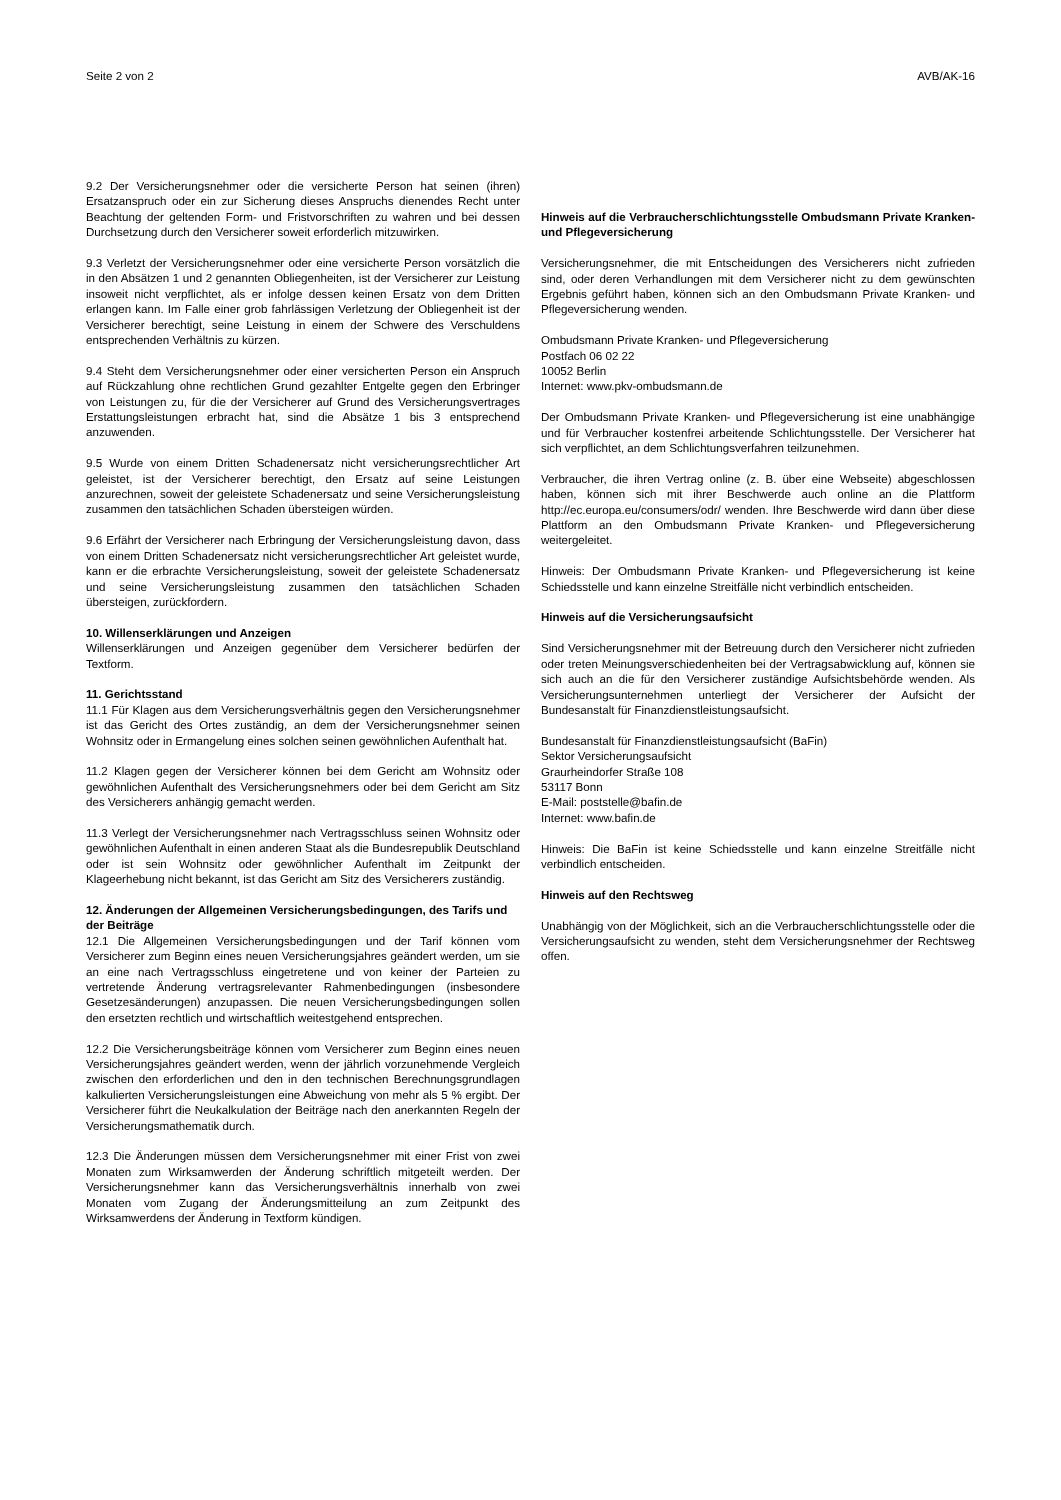Seite 2 von 2 AVB/AK-16
9.2 Der Versicherungsnehmer oder die versicherte Person hat seinen (ihren) Ersatzanspruch oder ein zur Sicherung dieses Anspruchs dienendes Recht unter Beachtung der geltenden Form- und Fristvorschriften zu wahren und bei dessen Durchsetzung durch den Versicherer soweit erforderlich mitzuwirken.
9.3 Verletzt der Versicherungsnehmer oder eine versicherte Person vorsätzlich die in den Absätzen 1 und 2 genannten Obliegenheiten, ist der Versicherer zur Leistung insoweit nicht verpflichtet, als er infolge dessen keinen Ersatz von dem Dritten erlangen kann. Im Falle einer grob fahrlässigen Verletzung der Obliegenheit ist der Versicherer berechtigt, seine Leistung in einem der Schwere des Verschuldens entsprechenden Verhältnis zu kürzen.
9.4 Steht dem Versicherungsnehmer oder einer versicherten Person ein Anspruch auf Rückzahlung ohne rechtlichen Grund gezahlter Entgelte gegen den Erbringer von Leistungen zu, für die der Versicherer auf Grund des Versicherungsvertrages Erstattungsleistungen erbracht hat, sind die Absätze 1 bis 3 entsprechend anzuwenden.
9.5 Wurde von einem Dritten Schadenersatz nicht versicherungsrechtlicher Art geleistet, ist der Versicherer berechtigt, den Ersatz auf seine Leistungen anzurechnen, soweit der geleistete Schadenersatz und seine Versicherungsleistung zusammen den tatsächlichen Schaden übersteigen würden.
9.6 Erfährt der Versicherer nach Erbringung der Versicherungsleistung davon, dass von einem Dritten Schadenersatz nicht versicherungsrechtlicher Art geleistet wurde, kann er die erbrachte Versicherungsleistung, soweit der geleistete Schadenersatz und seine Versicherungsleistung zusammen den tatsächlichen Schaden übersteigen, zurückfordern.
10. Willenserklärungen und Anzeigen
Willenserklärungen und Anzeigen gegenüber dem Versicherer bedürfen der Textform.
11. Gerichtsstand
11.1 Für Klagen aus dem Versicherungsverhältnis gegen den Versicherungsnehmer ist das Gericht des Ortes zuständig, an dem der Versicherungsnehmer seinen Wohnsitz oder in Ermangelung eines solchen seinen gewöhnlichen Aufenthalt hat.
11.2 Klagen gegen der Versicherer können bei dem Gericht am Wohnsitz oder gewöhnlichen Aufenthalt des Versicherungsnehmers oder bei dem Gericht am Sitz des Versicherers anhängig gemacht werden.
11.3 Verlegt der Versicherungsnehmer nach Vertragsschluss seinen Wohnsitz oder gewöhnlichen Aufenthalt in einen anderen Staat als die Bundesrepublik Deutschland oder ist sein Wohnsitz oder gewöhnlicher Aufenthalt im Zeitpunkt der Klageerhebung nicht bekannt, ist das Gericht am Sitz des Versicherers zuständig.
12. Änderungen der Allgemeinen Versicherungsbedingungen, des Tarifs und der Beiträge
12.1 Die Allgemeinen Versicherungsbedingungen und der Tarif können vom Versicherer zum Beginn eines neuen Versicherungsjahres geändert werden, um sie an eine nach Vertragsschluss eingetretene und von keiner der Parteien zu vertretende Änderung vertragsrelevanter Rahmenbedingungen (insbesondere Gesetzesänderungen) anzupassen. Die neuen Versicherungsbedingungen sollen den ersetzten rechtlich und wirtschaftlich weitestgehend entsprechen.
12.2 Die Versicherungsbeiträge können vom Versicherer zum Beginn eines neuen Versicherungsjahres geändert werden, wenn der jährlich vorzunehmende Vergleich zwischen den erforderlichen und den in den technischen Berechnungsgrundlagen kalkulierten Versicherungsleistungen eine Abweichung von mehr als 5 % ergibt. Der Versicherer führt die Neukalkulation der Beiträge nach den anerkannten Regeln der Versicherungsmathematik durch.
12.3 Die Änderungen müssen dem Versicherungsnehmer mit einer Frist von zwei Monaten zum Wirksamwerden der Änderung schriftlich mitgeteilt werden. Der Versicherungsnehmer kann das Versicherungsverhältnis innerhalb von zwei Monaten vom Zugang der Änderungsmitteilung an zum Zeitpunkt des Wirksamwerdens der Änderung in Textform kündigen.
Hinweis auf die Verbraucherschlichtungsstelle Ombudsmann Private Kranken- und Pflegeversicherung
Versicherungsnehmer, die mit Entscheidungen des Versicherers nicht zufrieden sind, oder deren Verhandlungen mit dem Versicherer nicht zu dem gewünschten Ergebnis geführt haben, können sich an den Ombudsmann Private Kranken- und Pflegeversicherung wenden.
Ombudsmann Private Kranken- und Pflegeversicherung
Postfach 06 02 22
10052 Berlin
Internet: www.pkv-ombudsmann.de
Der Ombudsmann Private Kranken- und Pflegeversicherung ist eine unabhängige und für Verbraucher kostenfrei arbeitende Schlichtungsstelle. Der Versicherer hat sich verpflichtet, an dem Schlichtungsverfahren teilzunehmen.
Verbraucher, die ihren Vertrag online (z. B. über eine Webseite) abgeschlossen haben, können sich mit ihrer Beschwerde auch online an die Plattform http://ec.europa.eu/consumers/odr/ wenden. Ihre Beschwerde wird dann über diese Plattform an den Ombudsmann Private Kranken- und Pflegeversicherung weitergeleitet.
Hinweis: Der Ombudsmann Private Kranken- und Pflegeversicherung ist keine Schiedsstelle und kann einzelne Streitfälle nicht verbindlich entscheiden.
Hinweis auf die Versicherungsaufsicht
Sind Versicherungsnehmer mit der Betreuung durch den Versicherer nicht zufrieden oder treten Meinungsverschiedenheiten bei der Vertragsabwicklung auf, können sie sich auch an die für den Versicherer zuständige Aufsichtsbehörde wenden. Als Versicherungsunternehmen unterliegt der Versicherer der Aufsicht der Bundesanstalt für Finanzdienstleistungsaufsicht.
Bundesanstalt für Finanzdienstleistungsaufsicht (BaFin)
Sektor Versicherungsaufsicht
Graurheindorfer Straße 108
53117 Bonn
E-Mail: poststelle@bafin.de
Internet: www.bafin.de
Hinweis: Die BaFin ist keine Schiedsstelle und kann einzelne Streitfälle nicht verbindlich entscheiden.
Hinweis auf den Rechtsweg
Unabhängig von der Möglichkeit, sich an die Verbraucherschlichtungsstelle oder die Versicherungsaufsicht zu wenden, steht dem Versicherungsnehmer der Rechtsweg offen.